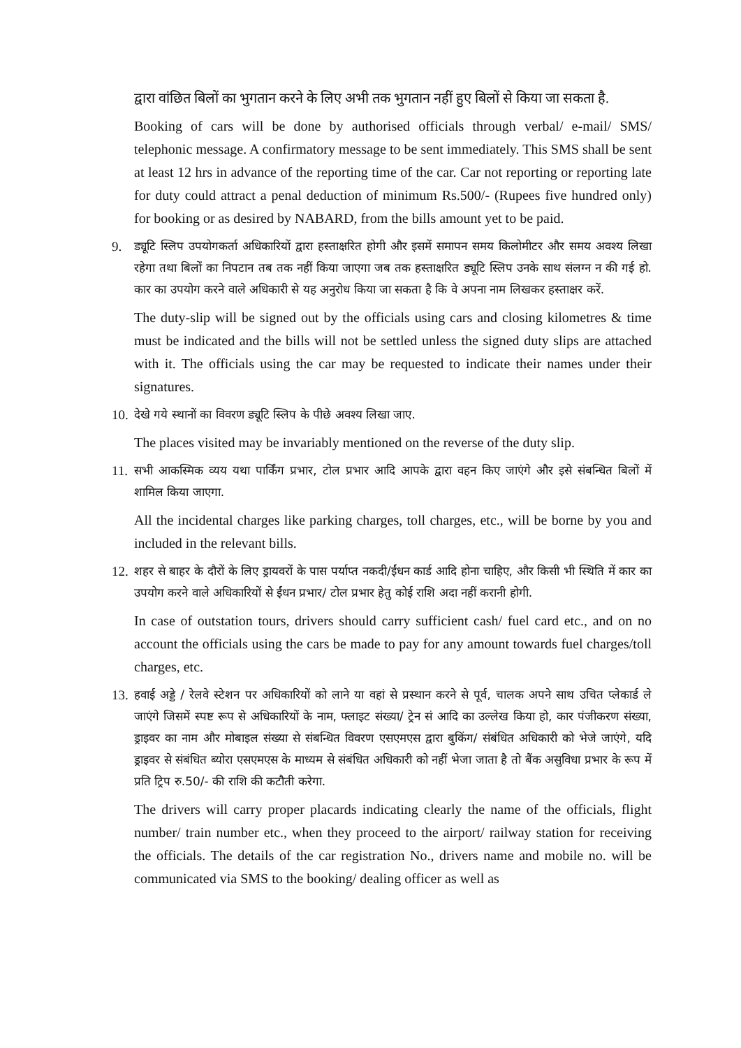द्वारा वांछित बिलों का भुगतान करने के लिए अभी तक भुगतान नहीं हुए बिलों से किया जा सकता है.
Booking of cars will be done by authorised officials through verbal/ e-mail/ SMS/ telephonic message. A confirmatory message to be sent immediately. This SMS shall be sent at least 12 hrs in advance of the reporting time of the car. Car not reporting or reporting late for duty could attract a penal deduction of minimum Rs.500/- (Rupees five hundred only) for booking or as desired by NABARD, from the bills amount yet to be paid.
9. ड्यूटि स्लिप उपयोगकर्ता अधिकारियों द्वारा हस्ताक्षरित होगी और इसमें समापन समय किलोमीटर और समय अवश्य लिखा रहेगा तथा बिलों का निपटान तब तक नहीं किया जाएगा जब तक हस्ताक्षरित ड्यूटि स्लिप उनके साथ संलग्न न की गई हो. कार का उपयोग करने वाले अधिकारी से यह अनुरोध किया जा सकता है कि वे अपना नाम लिखकर हस्ताक्षर करें.
The duty-slip will be signed out by the officials using cars and closing kilometres & time must be indicated and the bills will not be settled unless the signed duty slips are attached with it. The officials using the car may be requested to indicate their names under their signatures.
10.
देखे गये स्थानों का विवरण ड्यूटि स्लिप के पीछे अवश्य लिखा जाए.
The places visited may be invariably mentioned on the reverse of the duty slip.
11.
सभी आकस्मिक व्यय यथा पार्किंग प्रभार, टोल प्रभार आदि आपके द्वारा वहन किए जाएंगे और इसे संबन्धित बिलों में शामिल किया जाएगा.
All the incidental charges like parking charges, toll charges, etc., will be borne by you and included in the relevant bills.
12.
शहर से बाहर के दौरों के लिए ड्रायवरों के पास पर्याप्त नकदी/ईंधन कार्ड आदि होना चाहिए, और किसी भी स्थिति में कार का उपयोग करने वाले अधिकारियों से ईंधन प्रभार/ टोल प्रभार हेतु कोई राशि अदा नहीं करानी होगी.
In case of outstation tours, drivers should carry sufficient cash/ fuel card etc., and on no account the officials using the cars be made to pay for any amount towards fuel charges/toll charges, etc.
13.
हवाई अड्डे / रेलवे स्टेशन पर अधिकारियों को लाने या वहां से प्रस्थान करने से पूर्व, चालक अपने साथ उचित प्लेकार्ड ले जाएंगे जिसमें स्पष्ट रूप से अधिकारियों के नाम, फ्लाइट संख्या/ ट्रेन सं आदि का उल्लेख किया हो, कार पंजीकरण संख्या, ड्राइवर का नाम और मोबाइल संख्या से संबन्धित विवरण एसएमएस द्वारा बुकिंग/ संबंधित अधिकारी को भेजे जाएंगे, यदि ड्राइवर से संबंधित ब्योरा एसएमएस के माध्यम से संबंधित अधिकारी को नहीं भेजा जाता है तो बैंक असुविधा प्रभार के रूप में प्रति ट्रिप रु.50/- की राशि की कटौती करेगा.
The drivers will carry proper placards indicating clearly the name of the officials, flight number/ train number etc., when they proceed to the airport/ railway station for receiving the officials. The details of the car registration No., drivers name and mobile no. will be communicated via SMS to the booking/ dealing officer as well as